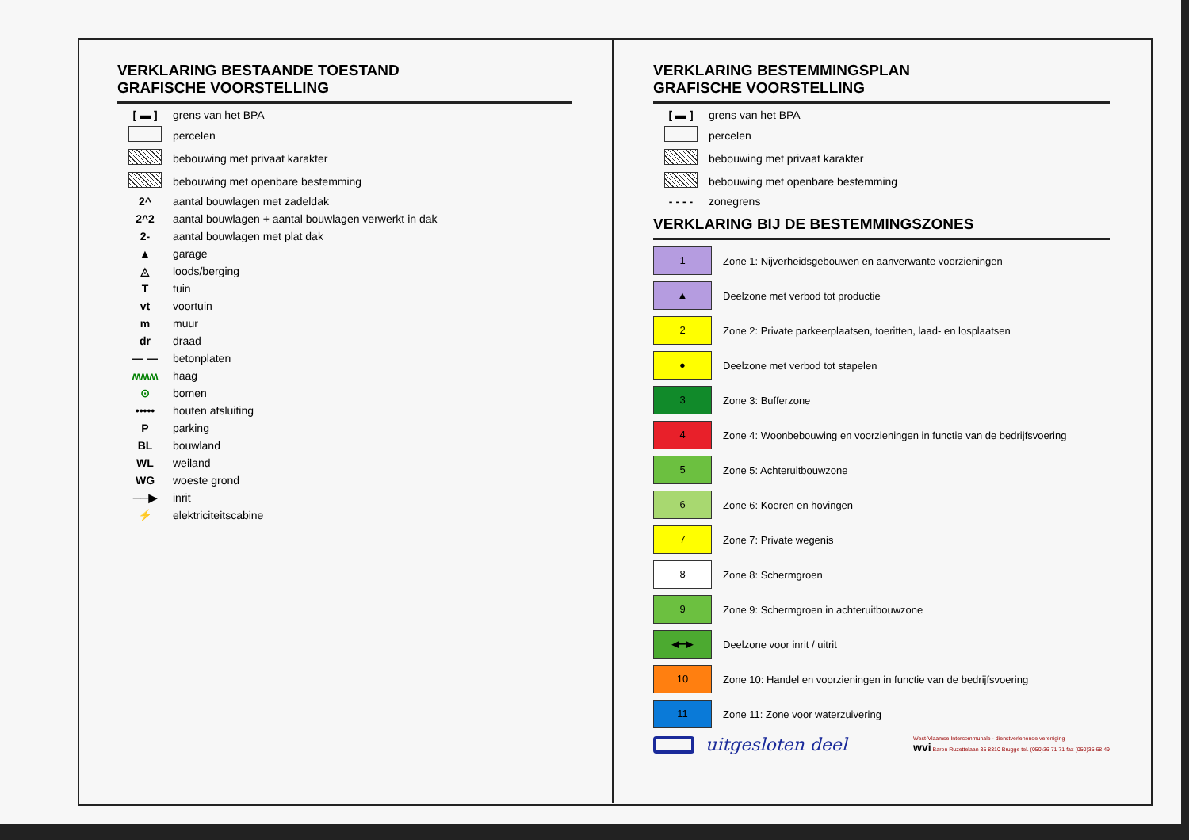VERKLARING BESTAANDE TOESTAND
GRAFISCHE VOORSTELLING
[ ▬ ] grens van het BPA
percelen
bebouwing met privaat karakter
bebouwing met openbare bestemming
2^ aantal bouwlagen met zadeldak
2^2 aantal bouwlagen + aantal bouwlagen verwerkt in dak
2- aantal bouwlagen met plat dak
▲ garage
◬ loods/berging
Ttuin
vt voortuin
m muur
dr draad
— — betonplaten
ʍʍʍ haag
⊙ bomen
••••• houten afsluiting
Pparking
BL bouwland
WL weiland
WG woeste grond
──▶ inrit
⚡ elektriciteitscabine
VERKLARING BESTEMMINGSPLAN
GRAFISCHE VOORSTELLING
[ ▬ ] grens van het BPA
percelen
bebouwing met privaat karakter
bebouwing met openbare bestemming
- - - - zonegrens
VERKLARING BIJ DE BESTEMMINGSZONES
1
Zone 1: Nijverheidsgebouwen en aanverwante voorzieningen
▲
Deelzone met verbod tot productie
2
Zone 2: Private parkeerplaatsen, toeritten, laad- en losplaatsen
●
Deelzone met verbod tot stapelen
3
Zone 3: Bufferzone
4
Zone 4: Woonbebouwing en voorzieningen in functie van de bedrijfsvoering
5
Zone 5: Achteruitbouwzone
6
Zone 6: Koeren en hovingen
7
Zone 7: Private wegenis
8
Zone 8: Schermgroen
9
Zone 9: Schermgroen in achteruitbouwzone
◀━▶
Deelzone voor inrit / uitrit
10
Zone 10: Handel en voorzieningen in functie van de bedrijfsvoering
11
Zone 11: Zone voor waterzuivering
uitgesloten deel West-Vlaamse Intercommunale - dienstverlenende vereniging
wvi Baron Ruzettelaan 35 8310 Brugge tel. (050)36 71 71 fax (050)35 68 49